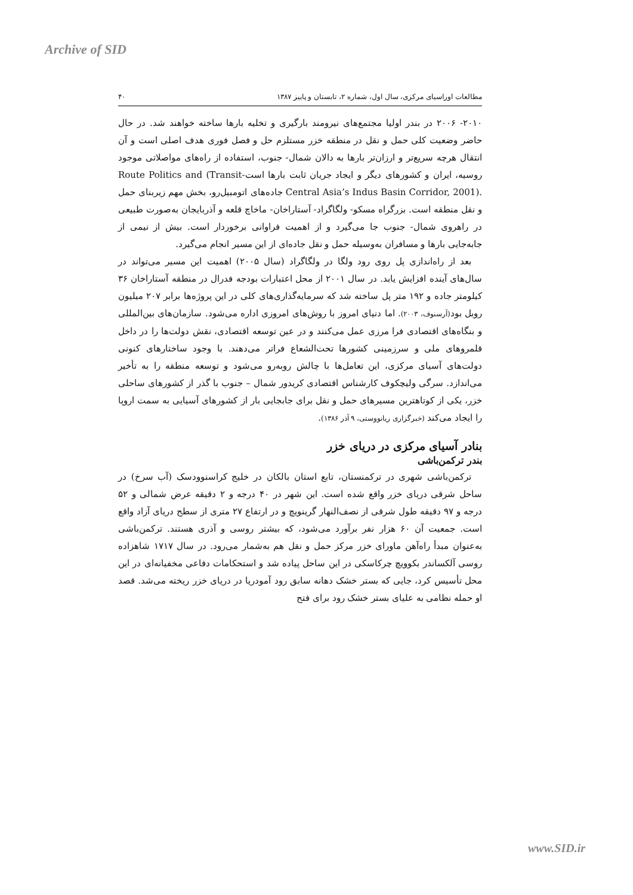Archive of SID
مطالعات اوراسیای مرکزی، سال اول، شماره ۲، تابستان و پاییز ۱۳۸۷ ۴۰
۲۰۱۰- ۲۰۰۶ در بندر اولیا مجتمع‌های نیرومند بارگیری و تخلیه بارها ساخته خواهند شد. در حال حاضر وضعیت کلی حمل و نقل در منطقه خزر مستلزم حل و فصل فوری هدف اصلی است و آن انتقال هرچه سریع‌تر و ارزان‌تر بارها به دالان شمال- جنوب، استفاده از راه‌های مواصلاتی موجود روسیه، ایران و کشورهای دیگر و ایجاد جریان ثابت بارها است-Transit) Route Politics and Central Asia’s Indus Basin Corridor, 2001). جاده‌های اتومبیل‌رو، بخش مهم زیربنای حمل و نقل منطقه است. بزرگراه مسکو- ولگاگراد- آستاراخان- ماخاچ قلعه و آذربایجان به‌صورت طبیعی در راهروی شمال- جنوب جا می‌گیرد و از اهمیت فراوانی برخوردار است. بیش از نیمی از جابه‌جایی بارها و مسافران به‌وسیله حمل و نقل جاده‌ای از این مسیر انجام می‌گیرد.
بعد از راه‌اندازی پل روی رود ولگا در ولگاگراد (سال ۲۰۰۵) اهمیت این مسیر می‌تواند در سال‌های آینده افزایش یابد. در سال ۲۰۰۱ از محل اعتبارات بودجه فدرال در منطقه آستاراخان ۳۶ کیلومتر جاده و ۱۹۲ متر پل ساخته شد که سرمایه‌گذاری‌های کلی در این پروژه‌ها برابر ۲۰۷ میلیون روبل بود(آرسنوف، ۲۰۰۳). اما دنیای امروز با روش‌های امروزی اداره می‌شود. سازمان‌های بین‌المللی و بنگاه‌های اقتصادی فرا مرزی عمل می‌کنند و در عین توسعه اقتصادی، نقش دولت‌ها را در داخل قلمروهای ملی و سرزمینی کشورها تحت‌الشعاع فراتر می‌دهند. با وجود ساختارهای کنونی دولت‌های آسیای مرکزی، این تعامل‌ها با چالش روبه‌رو می‌شود و توسعه منطقه را به تأخیر می‌اندازد. سرگی ولیچکوف کارشناس اقتصادی کریدور شمال – جنوب با گذر از کشورهای ساحلی خزر، یکی از کوتاهترین مسیرهای حمل و نقل برای جابجایی بار از کشورهای آسیایی به سمت اروپا را ایجاد می‌کند (خبرگزاری ریانووستی، ۹ آذر ۱۳۸۶).
بنادر آسیای مرکزی در دریای خزر
بندر ترکمن‌باشی
ترکمن‌باشی شهری در ترکمنستان، تابع استان بالکان در خلیج کراسنوودسک (آب سرخ) در ساحل شرقی دریای خزر واقع شده است. این شهر در ۴۰ درجه و ۲ دقیقه عرض شمالی و ۵۲ درجه و ۹۷ دقیقه طول شرقی از نصف‌النهار گرینویچ و در ارتفاع ۲۷ متری از سطح دریای آزاد واقع است. جمعیت آن ۶۰ هزار نفر برآورد می‌شود، که بیشتر روسی و آذری هستند. ترکمن‌باشی به‌عنوان مبدأ راه‌آهن ماورای خزر مرکز حمل و نقل هم به‌شمار می‌رود. در سال ۱۷۱۷ شاهزاده روسی آلکساندر بکوویچ چرکاسکی در این ساحل پیاده شد و استحکامات دفاعی مخفیانه‌ای در این محل تأسیس کرد، جایی که بستر خشک دهانه سابق رود آمودریا در دریای خزر ریخته می‌شد. قصد او حمله نظامی به علیای بستر خشک رود برای فتح
www.SID.ir